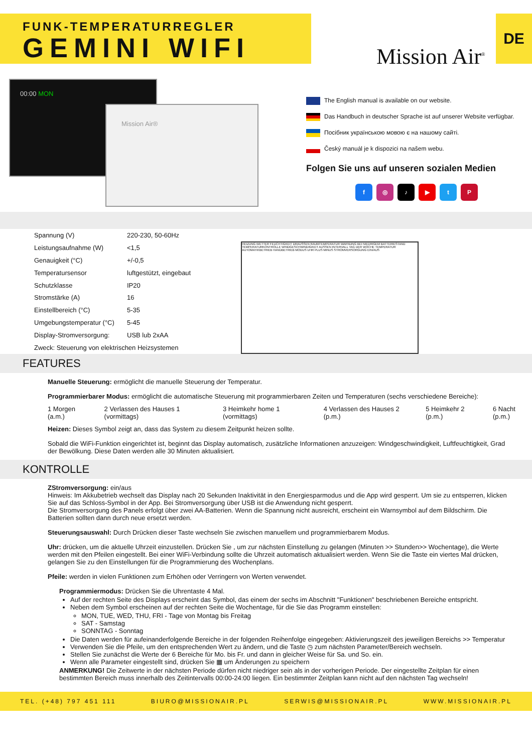FUNK-TEMPERATURREGLER
GEMINI WIFI
Mission Air<sup>®</sup>
DE
00:00 MON
Mission Air®
The English manual is available on our website.
Das Handbuch in deutscher Sprache ist auf unserer Website verfügbar.
Посібник українською мовою є на нашому сайті.
Český manuál je k dispozici na našem webu.
Folgen Sie uns auf unseren sozialen Medien
f ◎ ♪ ▶ tP
| Spannung (V) | 220-230, 50-60Hz |
| Leistungsaufnahme (W) | <1,5 |
| Genauigkeit (°C) | +/-0,5 |
| Temperatursensor | luftgestützt, eingebaut |
| Schutzklasse | IP20 |
| Stromstärke (A) | 16 |
| Einstellbereich (°C) | 5-35 |
| Umgebungstemperatur (°C) | 5-45 |
| Display-Stromversorgung: | USB lub 2xAA |
| Zweck: Steuerung von elektrischen Heizsystemen | |
HEIZUNG WETTER FEUCHTIGKEIT DRAUSSEN RAUMTEMPERATUR WARNUNG BEI NIEDRIGEM BATTERIESTAND TEMPERATURKONTROLLE WINDGESCHWINDIGKEIT AUSSEN INTERVALL TAG DER WOCHE TEMPERATUR AUTOMATIKBETRIEB HANDBETRIEB MODUS UHR PLUS MINUS STROMVERSORGUNG EIN/AUS
FEATURES
Manuelle Steuerung: ermöglicht die manuelle Steuerung der Temperatur.
Programmierbarer Modus: ermöglicht die automatische Steuerung mit programmierbaren Zeiten und Temperaturen (sechs verschiedene Bereiche):
1 Morgen (a.m.) 2 Verlassen des Hauses 1 (vormittags) 3 Heimkehr home 1 (vormittags) 4 Verlassen des Hauses 2 (p.m.) 5 Heimkehr 2 (p.m.) 6 Nacht (p.m.)
Heizen: Dieses Symbol zeigt an, dass das System zu diesem Zeitpunkt heizen sollte.
Sobald die WiFi-Funktion eingerichtet ist, beginnt das Display automatisch, zusätzliche Informationen anzuzeigen: Windgeschwindigkeit, Luftfeuchtigkeit, Grad der Bewölkung. Diese Daten werden alle 30 Minuten aktualisiert.
KONTROLLE
ZStromversorgung: ein/aus
Hinweis: Im Akkubetrieb wechselt das Display nach 20 Sekunden Inaktivität in den Energiesparmodus und die App wird gesperrt. Um sie zu entsperren, klicken Sie auf das Schloss-Symbol in der App. Bei Stromversorgung über USB ist die Anwendung nicht gesperrt.
Die Stromversorgung des Panels erfolgt über zwei AA-Batterien. Wenn die Spannung nicht ausreicht, erscheint ein Warnsymbol auf dem Bildschirm. Die Batterien sollten dann durch neue ersetzt werden.
Steuerungsauswahl: Durch Drücken dieser Taste wechseln Sie zwischen manuellem und programmierbarem Modus.
Uhr: drücken, um die aktuelle Uhrzeit einzustellen. Drücken Sie , um zur nächsten Einstellung zu gelangen (Minuten >> Stunden>> Wochentage), die Werte werden mit den Pfeilen eingestellt. Bei einer WiFi-Verbindung sollte die Uhrzeit automatisch aktualisiert werden. Wenn Sie die Taste ein viertes Mal drücken, gelangen Sie zu den Einstellungen für die Programmierung des Wochenplans.
Pfeile: werden in vielen Funktionen zum Erhöhen oder Verringern von Werten verwendet.
Programmiermodus: Drücken Sie die Uhrentaste 4 Mal.
Auf der rechten Seite des Displays erscheint das Symbol, das einem der sechs im Abschnitt "Funktionen" beschriebenen Bereiche entspricht.
Neben dem Symbol erscheinen auf der rechten Seite die Wochentage, für die Sie das Programm einstellen:
MON, TUE, WED, THU, FRI - Tage von Montag bis Freitag
SAT - Samstag
SONNTAG - Sonntag
Die Daten werden für aufeinanderfolgende Bereiche in der folgenden Reihenfolge eingegeben: Aktivierungszeit des jeweiligen Bereichs >> Temperatur
Verwenden Sie die Pfeile, um den entsprechenden Wert zu ändern, und die Taste ◷ zum nächsten Parameter/Bereich wechseln.
Stellen Sie zunächst die Werte der 6 Bereiche für Mo. bis Fr. und dann in gleicher Weise für Sa. und So. ein.
Wenn alle Parameter eingestellt sind, drücken Sie ▦ um Änderungen zu speichern
ANMERKUNG! Die Zeitwerte in der nächsten Periode dürfen nicht niedriger sein als in der vorherigen Periode. Der eingestellte Zeitplan für einen bestimmten Bereich muss innerhalb des Zeitintervalls 00:00-24:00 liegen. Ein bestimmter Zeitplan kann nicht auf den nächsten Tag wechseln!
TEL. (+48) 797 451 111 BIURO@MISSIONAIR.PL SERWIS@MISSIONAIR.PL WWW.MISSIONAIR.PL